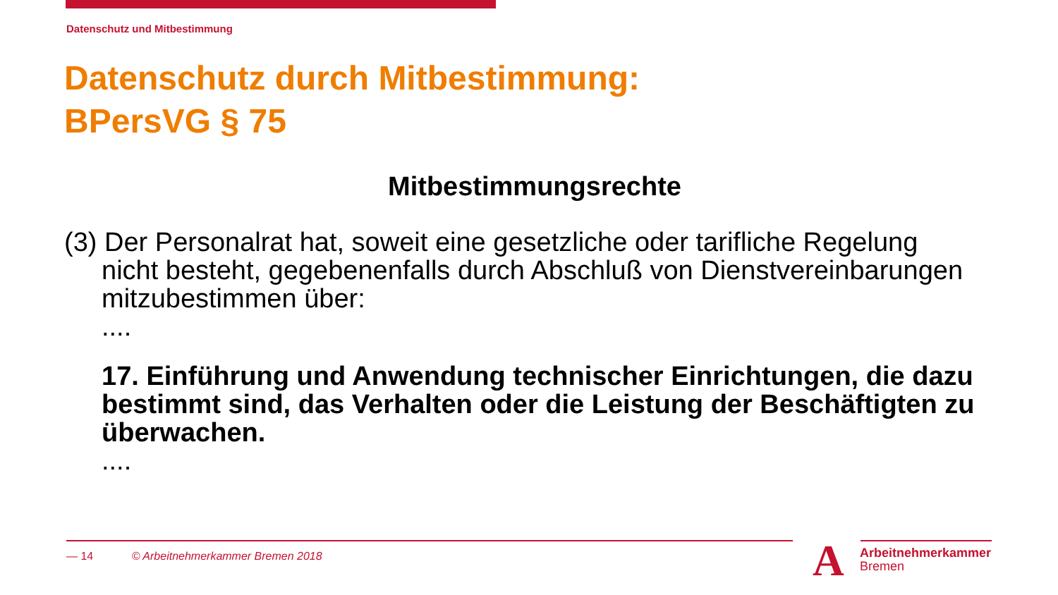Datenschutz und Mitbestimmung
Datenschutz durch Mitbestimmung:
BPersVG § 75
Mitbestimmungsrechte
(3) Der Personalrat hat, soweit eine gesetzliche oder tarifliche Regelung
nicht besteht, gegebenenfalls durch Abschluß von Dienstvereinbarungen mitzubestimmen über:
....
17. Einführung und Anwendung technischer Einrichtungen, die dazu bestimmt sind, das Verhalten oder die Leistung der Beschäftigten zu überwachen.
....
— 14 © Arbeitnehmerkammer Bremen 2018
A
Arbeitnehmerkammer
Bremen